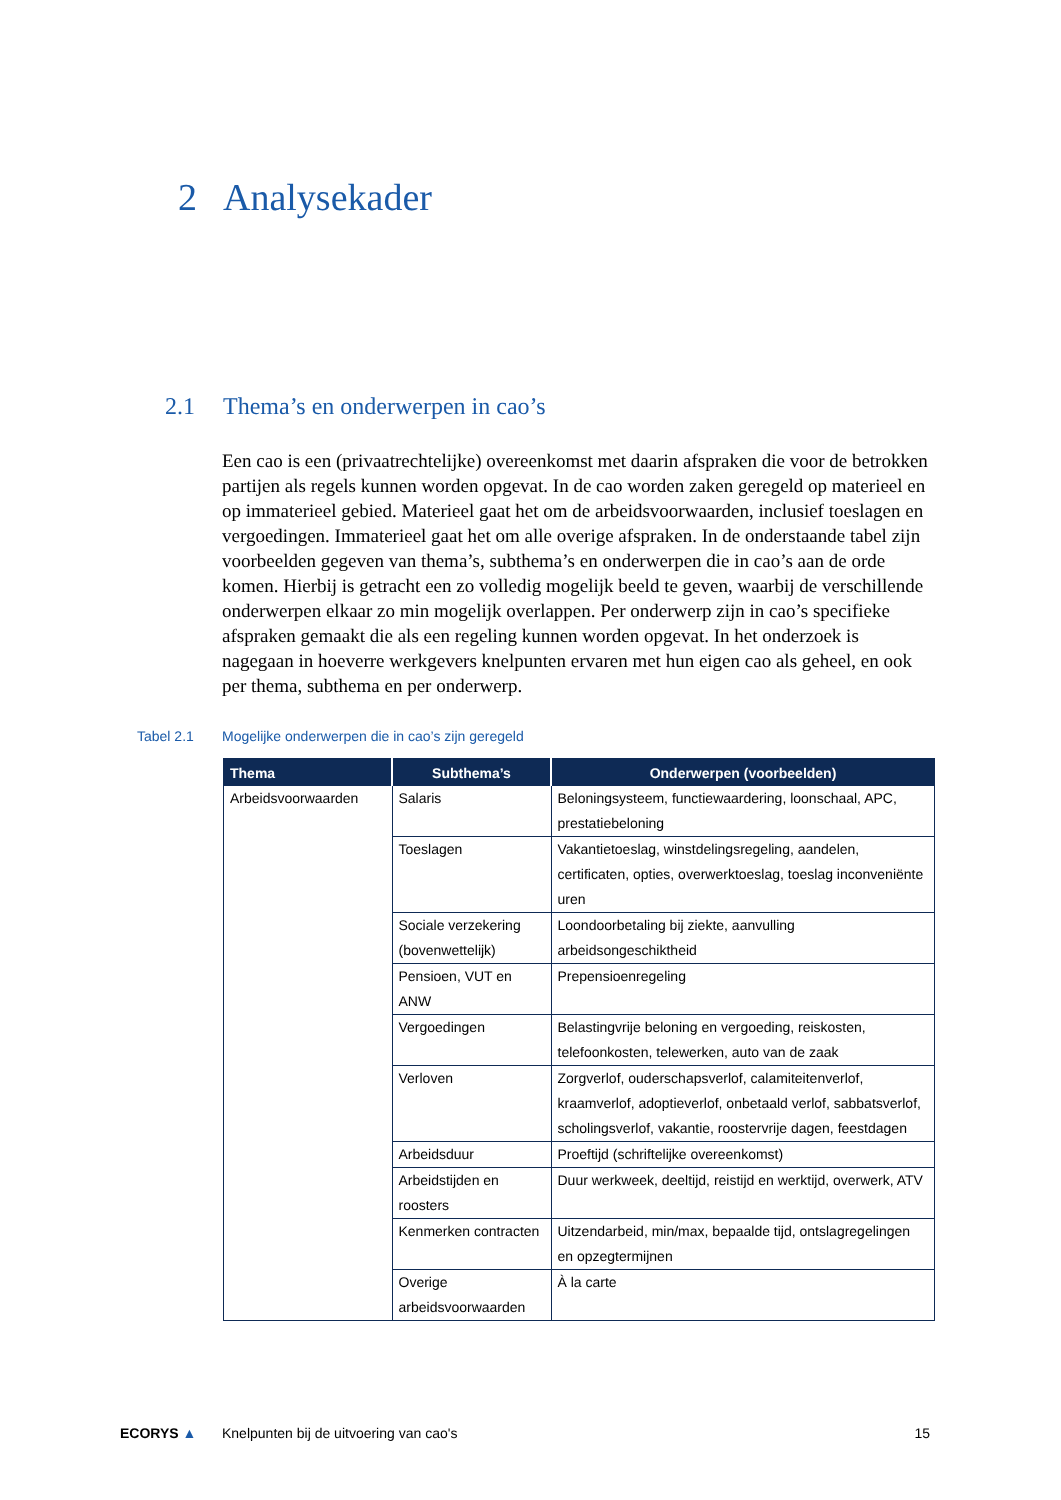2 Analysekader
2.1 Thema’s en onderwerpen in cao’s
Een cao is een (privaatrechtelijke) overeenkomst met daarin afspraken die voor de betrokken partijen als regels kunnen worden opgevat. In de cao worden zaken geregeld op materieel en op immaterieel gebied. Materieel gaat het om de arbeidsvoorwaarden, inclusief toeslagen en vergoedingen. Immaterieel gaat het om alle overige afspraken. In de onderstaande tabel zijn voorbeelden gegeven van thema’s, subthema’s en onderwerpen die in cao’s aan de orde komen. Hierbij is getracht een zo volledig mogelijk beeld te geven, waarbij de verschillende onderwerpen elkaar zo min mogelijk overlappen. Per onderwerp zijn in cao’s specifieke afspraken gemaakt die als een regeling kunnen worden opgevat. In het onderzoek is nagegaan in hoeverre werkgevers knelpunten ervaren met hun eigen cao als geheel, en ook per thema, subthema en per onderwerp.
Tabel 2.1 Mogelijke onderwerpen die in cao’s zijn geregeld
| Thema | Subthema’s | Onderwerpen (voorbeelden) |
| --- | --- | --- |
| Arbeidsvoorwaarden | Salaris | Beloningsysteem, functiewaardering, loonschaal, APC, prestatiebeloning |
| | Toeslagen | Vakantietoeslag, winstdelingsregeling, aandelen, certificaten, opties, overwerktoeslag, toeslag inconveniënte uren |
| | Sociale verzekering (bovenwettelijk) | Loondoorbetaling bij ziekte, aanvulling arbeidsongeschiktheid |
| | Pensioen, VUT en ANW | Prepensioenregeling |
| | Vergoedingen | Belastingvrije beloning en vergoeding, reiskosten, telefoonkosten, telewerken, auto van de zaak |
| | Verloven | Zorgverlof, ouderschapsverlof, calamiteitenverlof, kraamverlof, adoptieverlof, onbetaald verlof, sabbatsverlof, scholingsverlof, vakantie, roostervrije dagen, feestdagen |
| | Arbeidsduur | Proeftijd (schriftelijke overeenkomst) |
| | Arbeidstijden en roosters | Duur werkweek, deeltijd, reistijd en werktijd, overwerk, ATV |
| | Kenmerken contracten | Uitzendarbeid, min/max, bepaalde tijd, ontslagregelingen en opzegtermijnen |
| | Overige arbeidsvoorwaarden | À la carte |
ECORYS ▲ Knelpunten bij de uitvoering van cao's
15